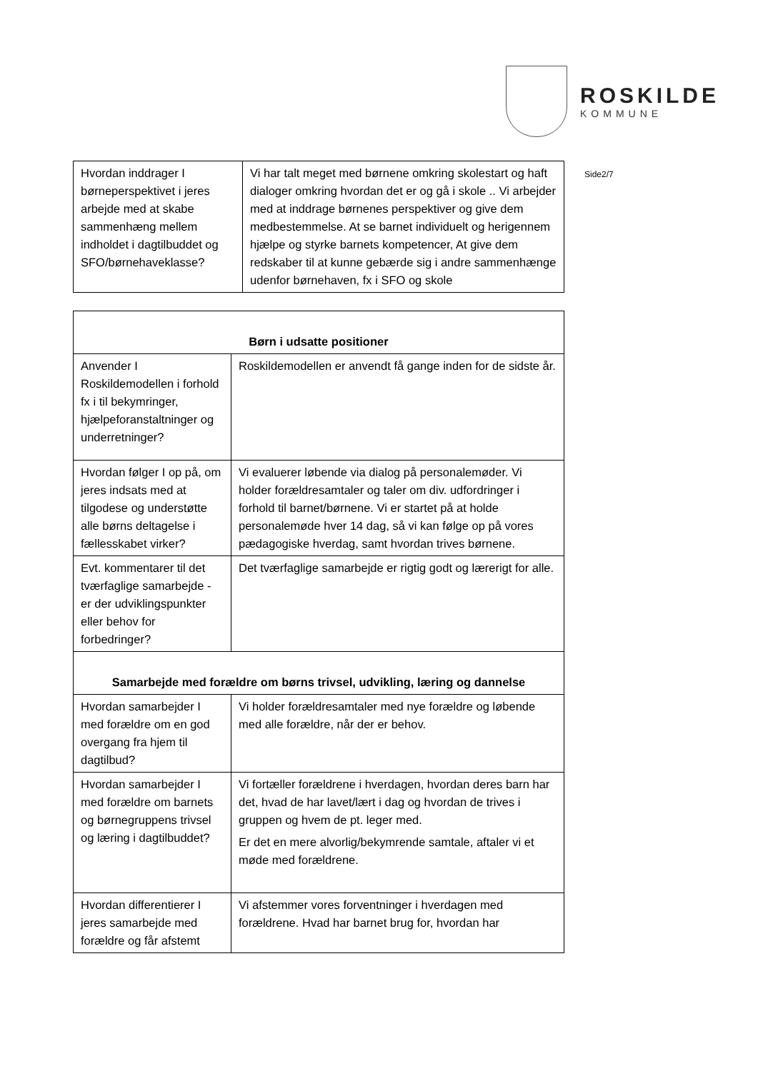ROSKILDE
KOMMUNE
| Hvordan inddrager I børneperspektivet i jeres arbejde med at skabe sammenhæng mellem indholdet i dagtilbuddet og SFO/børnehaveklasse? | Vi har talt meget med børnene omkring skolestart og haft dialoger omkring hvordan det er og gå i skole .. Vi arbejder med at inddrage børnenes perspektiver og give dem medbestemmelse. At se barnet individuelt og herigennem hjælpe og styrke barnets kompetencer, At give dem redskaber til at kunne gebærde sig i andre sammenhænge udenfor børnehaven, fx i SFO og skole |
| Børn i udsatte positioner | |
| --- | --- |
| Anvender I Roskildemodellen i forhold fx i til bekymringer, hjælpeforanstaltninger og underretninger? | Roskildemodellen er anvendt få gange inden for de sidste år. |
| Hvordan følger I op på, om jeres indsats med at tilgodese og understøtte alle børns deltagelse i fællesskabet virker? | Vi evaluerer løbende via dialog på personalemøder. Vi holder forældresamtaler og taler om div. udfordringer i forhold til barnet/børnene. Vi er startet på at holde personalemøde hver 14 dag, så vi kan følge op på vores pædagogiske hverdag, samt hvordan trives børnene. |
| Evt. kommentarer til det tværfaglige samarbejde - er der udviklingspunkter eller behov for forbedringer? | Det tværfaglige samarbejde er rigtig godt og lærerigt for alle. |
| Samarbejde med forældre om børns trivsel, udvikling, læring og dannelse | |
| Hvordan samarbejder I med forældre om en god overgang fra hjem til dagtilbud? | Vi holder forældresamtaler med nye forældre og løbende med alle forældre, når der er behov. |
| Hvordan samarbejder I med forældre om barnets og børnegruppens trivsel og læring i dagtilbuddet? | Vi fortæller forældrene i hverdagen, hvordan deres barn har det, hvad de har lavet/lært i dag og hvordan de trives i gruppen og hvem de pt. leger med. Er det en mere alvorlig/bekymrende samtale, aftaler vi et møde med forældrene. |
| Hvordan differentierer I jeres samarbejde med forældre og får afstemt | Vi afstemmer vores forventninger i hverdagen med forældrene. Hvad har barnet brug for, hvordan har |
Side2/7